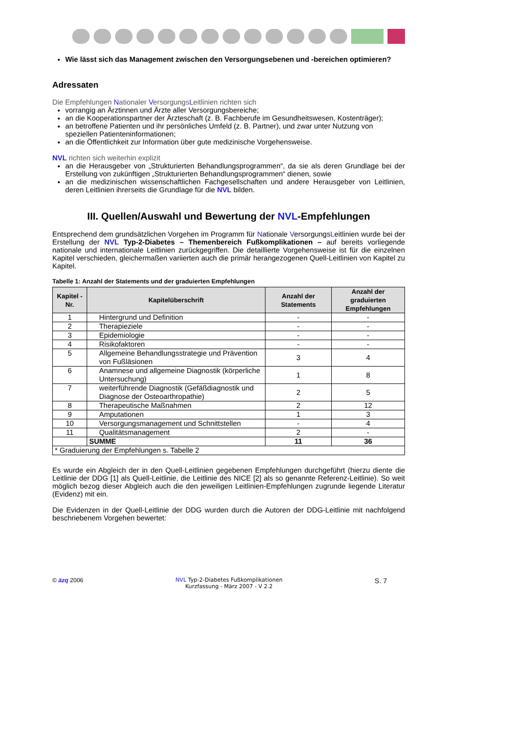Wie lässt sich das Management zwischen den Versorgungsebenen und -bereichen optimieren?
Adressaten
Die Empfehlungen Nationaler VersorgungsLeitlinien richten sich
vorrangig an Ärztinnen und Ärzte aller Versorgungsbereiche;
an die Kooperationspartner der Ärzteschaft (z. B. Fachberufe im Gesundheitswesen, Kostenträger);
an betroffene Patienten und ihr persönliches Umfeld (z. B. Partner), und zwar unter Nutzung von speziellen Patienteninformationen;
an die Öffentlichkeit zur Information über gute medizinische Vorgehensweise.
NVL richten sich weiterhin explizit
an die Herausgeber von „Strukturierten Behandlungsprogrammen“, da sie als deren Grundlage bei der Erstellung von zukünftigen „Strukturierten Behandlungsprogrammen“ dienen, sowie
an die medizinischen wissenschaftlichen Fachgesellschaften und andere Herausgeber von Leitlinien, deren Leitlinien ihrerseits die Grundlage für die NVL bilden.
III. Quellen/Auswahl und Bewertung der NVL-Empfehlungen
Entsprechend dem grundsätzlichen Vorgehen im Programm für Nationale VersorgungsLeitlinien wurde bei der Erstellung der NVL Typ-2-Diabetes – Themenbereich Fußkomplikationen – auf bereits vorliegende nationale und internationale Leitlinien zurückgegriffen. Die detaillierte Vorgehensweise ist für die einzelnen Kapitel verschieden, gleichermaßen variierten auch die primär herangezogenen Quell-Leitlinien von Kapitel zu Kapitel.
Tabelle 1: Anzahl der Statements und der graduierten Empfehlungen
| Kapitel - Nr. | Kapitelüberschrift | Anzahl der Statements | Anzahl der graduierten Empfehlungen |
| --- | --- | --- | --- |
| 1 | Hintergrund und Definition | - | - |
| 2 | Therapieziele | - | - |
| 3 | Epidemiologie | - | - |
| 4 | Risikofaktoren | - | - |
| 5 | Allgemeine Behandlungsstrategie und Prävention von Fußläsionen | 3 | 4 |
| 6 | Anamnese und allgemeine Diagnostik (körperliche Untersuchung) | 1 | 8 |
| 7 | weiterführende Diagnostik (Gefäßdiagnostik und Diagnose der Osteoarthropathie) | 2 | 5 |
| 8 | Therapeutische Maßnahmen | 2 | 12 |
| 9 | Amputationen | 1 | 3 |
| 10 | Versorgungsmanagement und Schnittstellen | - | 4 |
| 11 | Qualitätsmanagement | 2 | - |
| | SUMME | 11 | 36 |
| * Graduierung der Empfehlungen s. Tabelle 2 | | | |
Es wurde ein Abgleich der in den Quell-Leitlinien gegebenen Empfehlungen durchgeführt (hierzu diente die Leitlinie der DDG [1] als Quell-Leitlinie, die Leitlinie des NICE [2] als so genannte Referenz-Leitlinie). So weit möglich bezog dieser Abgleich auch die den jeweiligen Leitlinien-Empfehlungen zugrunde liegende Literatur (Evidenz) mit ein.
Die Evidenzen in der Quell-Leitlinie der DDG wurden durch die Autoren der DDG-Leitlinie mit nachfolgend beschriebenem Vorgehen bewertet:
© äzq 2006 NVL Typ-2-Diabetes Fußkomplikationen
Kurzfassung - März 2007 - V 2.2 S. 7